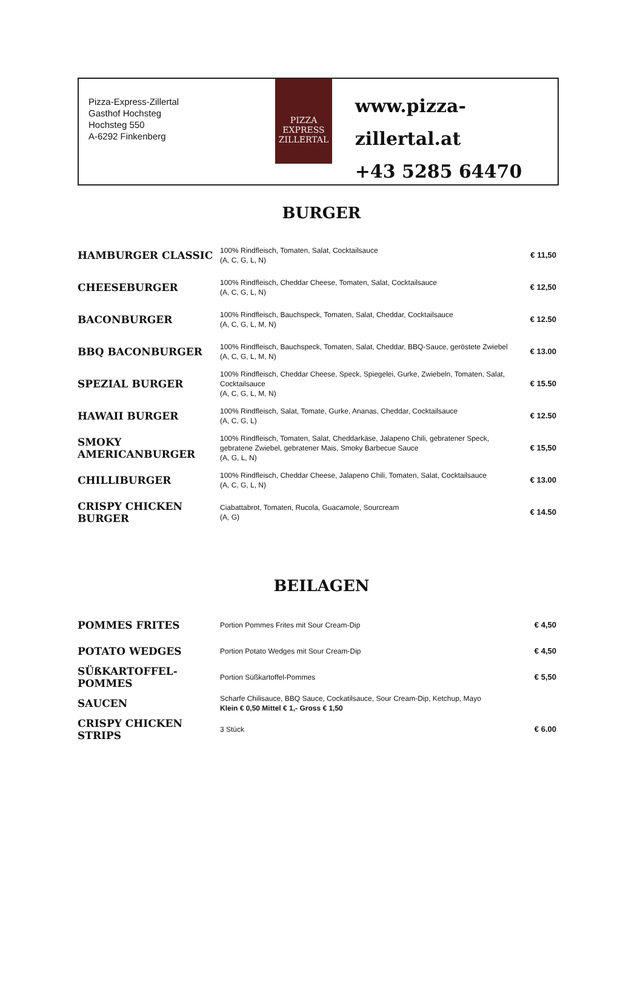Pizza-Express-Zillertal
Gasthof Hochsteg
Hochsteg 550
A-6292 Finkenberg
PIZZA
EXPRESS
ZILLERTAL
www.pizza-zillertal.at
+43 5285 64470
BURGER
| HAMBURGER CLASSIC | 100% Rindfleisch, Tomaten, Salat, Cocktailsauce (A, C, G, L, N) | € 11,50 |
| CHEESEBURGER | 100% Rindfleisch, Cheddar Cheese, Tomaten, Salat, Cocktailsauce (A, C, G, L, N) | € 12,50 |
| BACONBURGER | 100% Rindfleisch, Bauchspeck, Tomaten, Salat, Cheddar, Cocktailsauce (A, C, G, L, M, N) | € 12.50 |
| BBQ BACONBURGER | 100% Rindfleisch, Bauchspeck, Tomaten, Salat, Cheddar, BBQ-Sauce, geröstete Zwiebel (A, C, G, L, M, N) | € 13.00 |
| SPEZIAL BURGER | 100% Rindfleisch, Cheddar Cheese, Speck, Spiegelei, Gurke, Zwiebeln, Tomaten, Salat, Cocktailsauce (A, C, G, L, M, N) | € 15.50 |
| HAWAII BURGER | 100% Rindfleisch, Salat, Tomate, Gurke, Ananas, Cheddar, Cocktailsauce (A, C, G, L) | € 12.50 |
| SMOKY AMERICANBURGER | 100% Rindfleisch, Tomaten, Salat, Cheddarkäse, Jalapeno Chili, gebratener Speck, gebratene Zwiebel, gebratener Mais, Smoky Barbecue Sauce (A, G, L, N) | € 15,50 |
| CHILLIBURGER | 100% Rindfleisch, Cheddar Cheese, Jalapeno Chili, Tomaten, Salat, Cocktailsauce (A, C, G, L, N) | € 13.00 |
| CRISPY CHICKEN BURGER | Ciabattabrot, Tomaten, Rucola, Guacamole, Sourcream (A, G) | € 14.50 |
BEILAGEN
| POMMES FRITES | Portion Pommes Frites mit Sour Cream-Dip | € 4,50 |
| POTATO WEDGES | Portion Potato Wedges mit Sour Cream-Dip | € 4,50 |
| SÜßKARTOFFEL-POMMES | Portion Süßkartoffel-Pommes | € 5,50 |
| SAUCEN | Scharfe Chilisauce, BBQ Sauce, Cockatilsauce, Sour Cream-Dip, Ketchup, Mayo Klein € 0,50 Mittel € 1,- Gross € 1,50 | |
| CRISPY CHICKEN STRIPS | 3 Stück | € 6.00 |